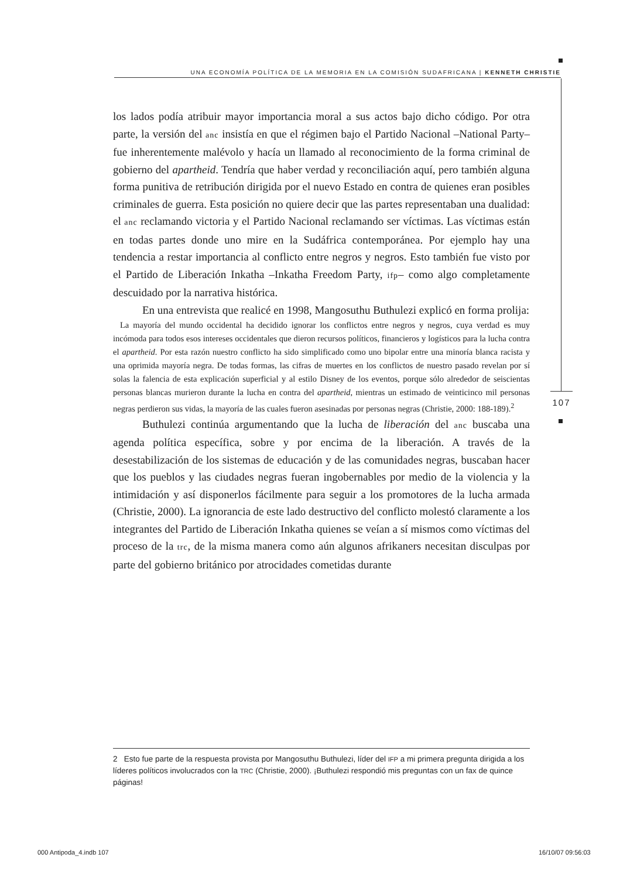UNA ECONOMÍA POLÍTICA DE LA MEMORIA EN LA COMISIÓN SUDAFRICANA | KENNETH CHRISTIE
los lados podía atribuir mayor importancia moral a sus actos bajo dicho código. Por otra parte, la versión del anc insistía en que el régimen bajo el Partido Nacional –National Party– fue inherentemente malévolo y hacía un llamado al reconocimiento de la forma criminal de gobierno del apartheid. Tendría que haber verdad y reconciliación aquí, pero también alguna forma punitiva de retribución dirigida por el nuevo Estado en contra de quienes eran posibles criminales de guerra. Esta posición no quiere decir que las partes representaban una dualidad: el anc reclamando victoria y el Partido Nacional reclamando ser víctimas. Las víctimas están en todas partes donde uno mire en la Sudáfrica contemporánea. Por ejemplo hay una tendencia a restar importancia al conflicto entre negros y negros. Esto también fue visto por el Partido de Liberación Inkatha –Inkatha Freedom Party, ifp– como algo completamente descuidado por la narrativa histórica.
En una entrevista que realicé en 1998, Mangosuthu Buthulezi explicó en forma prolija:
La mayoría del mundo occidental ha decidido ignorar los conflictos entre negros y negros, cuya verdad es muy incómoda para todos esos intereses occidentales que dieron recursos políticos, financieros y logísticos para la lucha contra el apartheid. Por esta razón nuestro conflicto ha sido simplificado como uno bipolar entre una minoría blanca racista y una oprimida mayoría negra. De todas formas, las cifras de muertes en los conflictos de nuestro pasado revelan por sí solas la falencia de esta explicación superficial y al estilo Disney de los eventos, porque sólo alrededor de seiscientas personas blancas murieron durante la lucha en contra del apartheid, mientras un estimado de veinticinco mil personas negras perdieron sus vidas, la mayoría de las cuales fueron asesinadas por personas negras (Christie, 2000: 188-189).<sup>2</sup>
Buthulezi continúa argumentando que la lucha de liberación del anc buscaba una agenda política específica, sobre y por encima de la liberación. A través de la desestabilización de los sistemas de educación y de las comunidades negras, buscaban hacer que los pueblos y las ciudades negras fueran ingobernables por medio de la violencia y la intimidación y así disponerlos fácilmente para seguir a los promotores de la lucha armada (Christie, 2000). La ignorancia de este lado destructivo del conflicto molestó claramente a los integrantes del Partido de Liberación Inkatha quienes se veían a sí mismos como víctimas del proceso de la trc, de la misma manera como aún algunos afrikaners necesitan disculpas por parte del gobierno británico por atrocidades cometidas durante
107
2 Esto fue parte de la respuesta provista por Mangosuthu Buthulezi, líder del IFP a mi primera pregunta dirigida a los líderes políticos involucrados con la TRC (Christie, 2000). ¡Buthulezi respondió mis preguntas con un fax de quince páginas!
000 Antipoda_4.indb 107 16/10/07 09:56:03